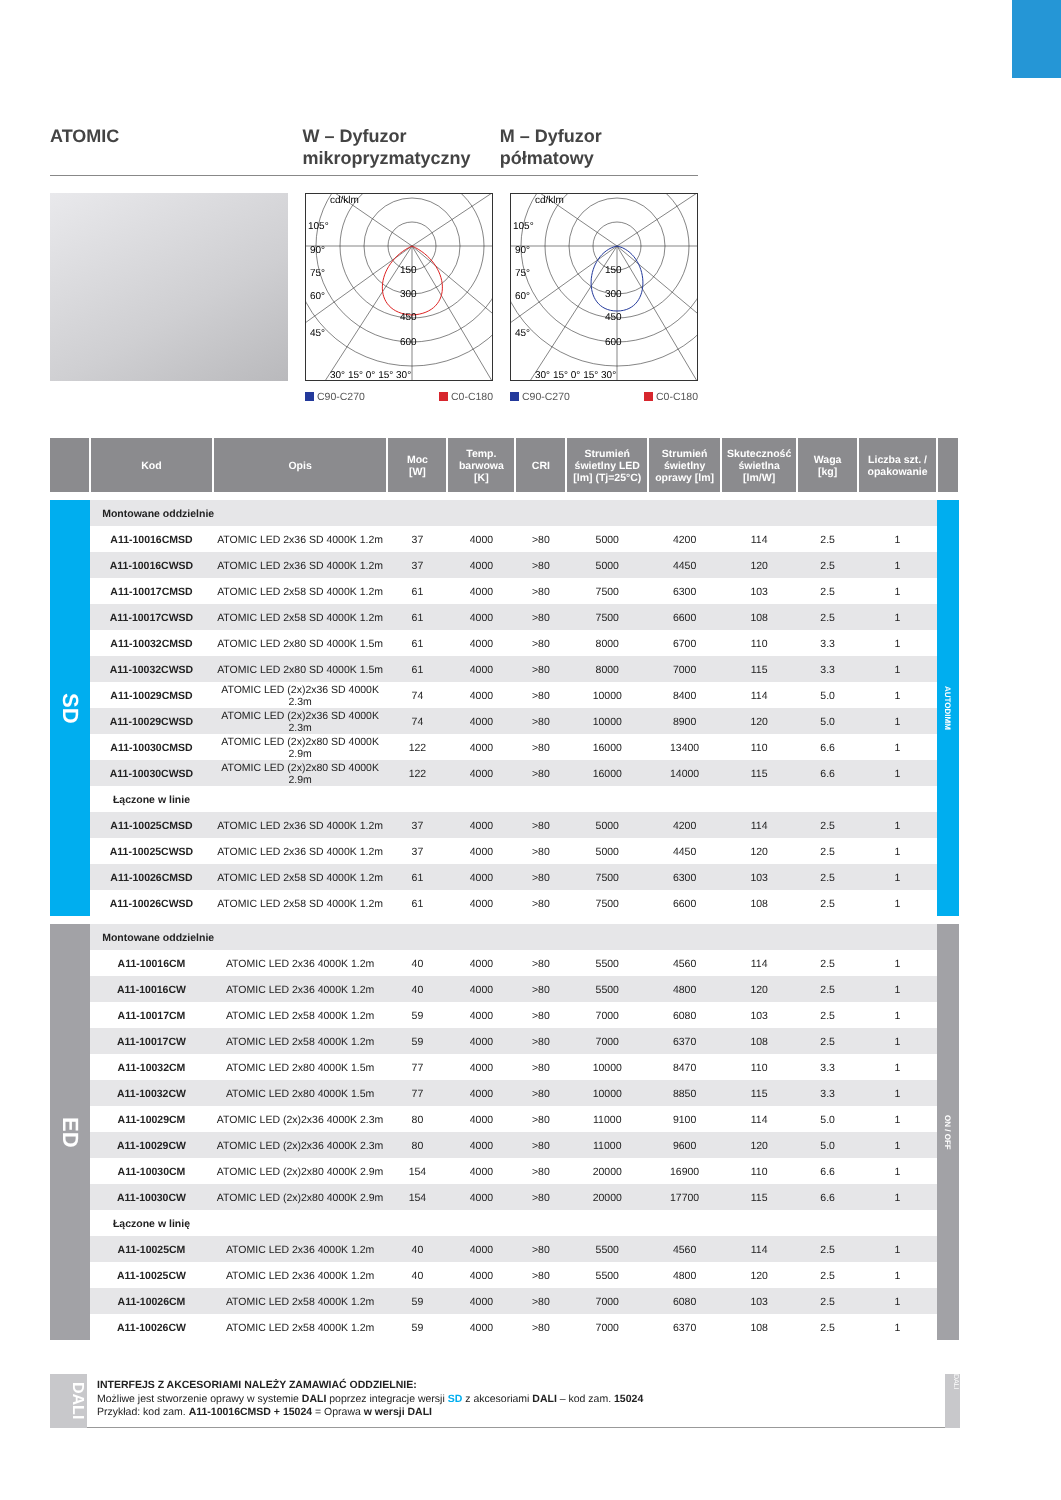ATOMIC W – Dyfuzor mikropryzmatyczny
M – Dyfuzor półmatowy
cd/klm
105°
90°
75°
60°
45°
150
300
450
600
30° 15° 0° 15° 30°
C90-C270 C0-C180
cd/klm
105°
90°
75°
60°
45°
150
300
450
600
30° 15° 0° 15° 30°
C90-C270 C0-C180
| | Kod | Opis | Moc [W] | Temp. barwowa [K] | CRI | Strumień świetlny LED [lm] (Tj=25°C) | Strumień świetlny oprawy [lm] | Skuteczność świetlna [lm/W] | Waga [kg] | Liczba szt. / opakowanie | |
| --- | --- | --- | --- | --- | --- | --- | --- | --- | --- | --- | --- |
| SD | Montowane oddzielnie | | | | | | | | | | AUTODIMM |
| | A11-10016CMSD | ATOMIC LED 2x36 SD 4000K 1.2m | 37 | 4000 | >80 | 5000 | 4200 | 114 | 2.5 | 1 | |
| | A11-10016CWSD | ATOMIC LED 2x36 SD 4000K 1.2m | 37 | 4000 | >80 | 5000 | 4450 | 120 | 2.5 | 1 | |
| | A11-10017CMSD | ATOMIC LED 2x58 SD 4000K 1.2m | 61 | 4000 | >80 | 7500 | 6300 | 103 | 2.5 | 1 | |
| | A11-10017CWSD | ATOMIC LED 2x58 SD 4000K 1.2m | 61 | 4000 | >80 | 7500 | 6600 | 108 | 2.5 | 1 | |
| | A11-10032CMSD | ATOMIC LED 2x80 SD 4000K 1.5m | 61 | 4000 | >80 | 8000 | 6700 | 110 | 3.3 | 1 | |
| | A11-10032CWSD | ATOMIC LED 2x80 SD 4000K 1.5m | 61 | 4000 | >80 | 8000 | 7000 | 115 | 3.3 | 1 | |
| | A11-10029CMSD | ATOMIC LED (2x)2x36 SD 4000K 2.3m | 74 | 4000 | >80 | 10000 | 8400 | 114 | 5.0 | 1 | |
| | A11-10029CWSD | ATOMIC LED (2x)2x36 SD 4000K 2.3m | 74 | 4000 | >80 | 10000 | 8900 | 120 | 5.0 | 1 | |
| | A11-10030CMSD | ATOMIC LED (2x)2x80 SD 4000K 2.9m | 122 | 4000 | >80 | 16000 | 13400 | 110 | 6.6 | 1 | |
| | A11-10030CWSD | ATOMIC LED (2x)2x80 SD 4000K 2.9m | 122 | 4000 | >80 | 16000 | 14000 | 115 | 6.6 | 1 | |
| | Łączone w linie | | | | | | | | | | |
| | A11-10025CMSD | ATOMIC LED 2x36 SD 4000K 1.2m | 37 | 4000 | >80 | 5000 | 4200 | 114 | 2.5 | 1 | |
| | A11-10025CWSD | ATOMIC LED 2x36 SD 4000K 1.2m | 37 | 4000 | >80 | 5000 | 4450 | 120 | 2.5 | 1 | |
| | A11-10026CMSD | ATOMIC LED 2x58 SD 4000K 1.2m | 61 | 4000 | >80 | 7500 | 6300 | 103 | 2.5 | 1 | |
| | A11-10026CWSD | ATOMIC LED 2x58 SD 4000K 1.2m | 61 | 4000 | >80 | 7500 | 6600 | 108 | 2.5 | 1 | |
| ED | Montowane oddzielnie | | | | | | | | | | ON / OFF |
| | A11-10016CM | ATOMIC LED 2x36 4000K 1.2m | 40 | 4000 | >80 | 5500 | 4560 | 114 | 2.5 | 1 | |
| | A11-10016CW | ATOMIC LED 2x36 4000K 1.2m | 40 | 4000 | >80 | 5500 | 4800 | 120 | 2.5 | 1 | |
| | A11-10017CM | ATOMIC LED 2x58 4000K 1.2m | 59 | 4000 | >80 | 7000 | 6080 | 103 | 2.5 | 1 | |
| | A11-10017CW | ATOMIC LED 2x58 4000K 1.2m | 59 | 4000 | >80 | 7000 | 6370 | 108 | 2.5 | 1 | |
| | A11-10032CM | ATOMIC LED 2x80 4000K 1.5m | 77 | 4000 | >80 | 10000 | 8470 | 110 | 3.3 | 1 | |
| | A11-10032CW | ATOMIC LED 2x80 4000K 1.5m | 77 | 4000 | >80 | 10000 | 8850 | 115 | 3.3 | 1 | |
| | A11-10029CM | ATOMIC LED (2x)2x36 4000K 2.3m | 80 | 4000 | >80 | 11000 | 9100 | 114 | 5.0 | 1 | |
| | A11-10029CW | ATOMIC LED (2x)2x36 4000K 2.3m | 80 | 4000 | >80 | 11000 | 9600 | 120 | 5.0 | 1 | |
| | A11-10030CM | ATOMIC LED (2x)2x80 4000K 2.9m | 154 | 4000 | >80 | 20000 | 16900 | 110 | 6.6 | 1 | |
| | A11-10030CW | ATOMIC LED (2x)2x80 4000K 2.9m | 154 | 4000 | >80 | 20000 | 17700 | 115 | 6.6 | 1 | |
| | Łączone w linię | | | | | | | | | | |
| | A11-10025CM | ATOMIC LED 2x36 4000K 1.2m | 40 | 4000 | >80 | 5500 | 4560 | 114 | 2.5 | 1 | |
| | A11-10025CW | ATOMIC LED 2x36 4000K 1.2m | 40 | 4000 | >80 | 5500 | 4800 | 120 | 2.5 | 1 | |
| | A11-10026CM | ATOMIC LED 2x58 4000K 1.2m | 59 | 4000 | >80 | 7000 | 6080 | 103 | 2.5 | 1 | |
| | A11-10026CW | ATOMIC LED 2x58 4000K 1.2m | 59 | 4000 | >80 | 7000 | 6370 | 108 | 2.5 | 1 | |
DALI
INTERFEJS Z AKCESORIAMI NALEŻY ZAMAWIAĆ ODDZIELNIE:
Możliwe jest stworzenie oprawy w systemie DALI poprzez integracje wersji SD z akcesoriami DALI – kod zam. 15024
Przykład: kod zam. A11-10016CMSD + 15024 = Oprawa w wersji DALI
DALI